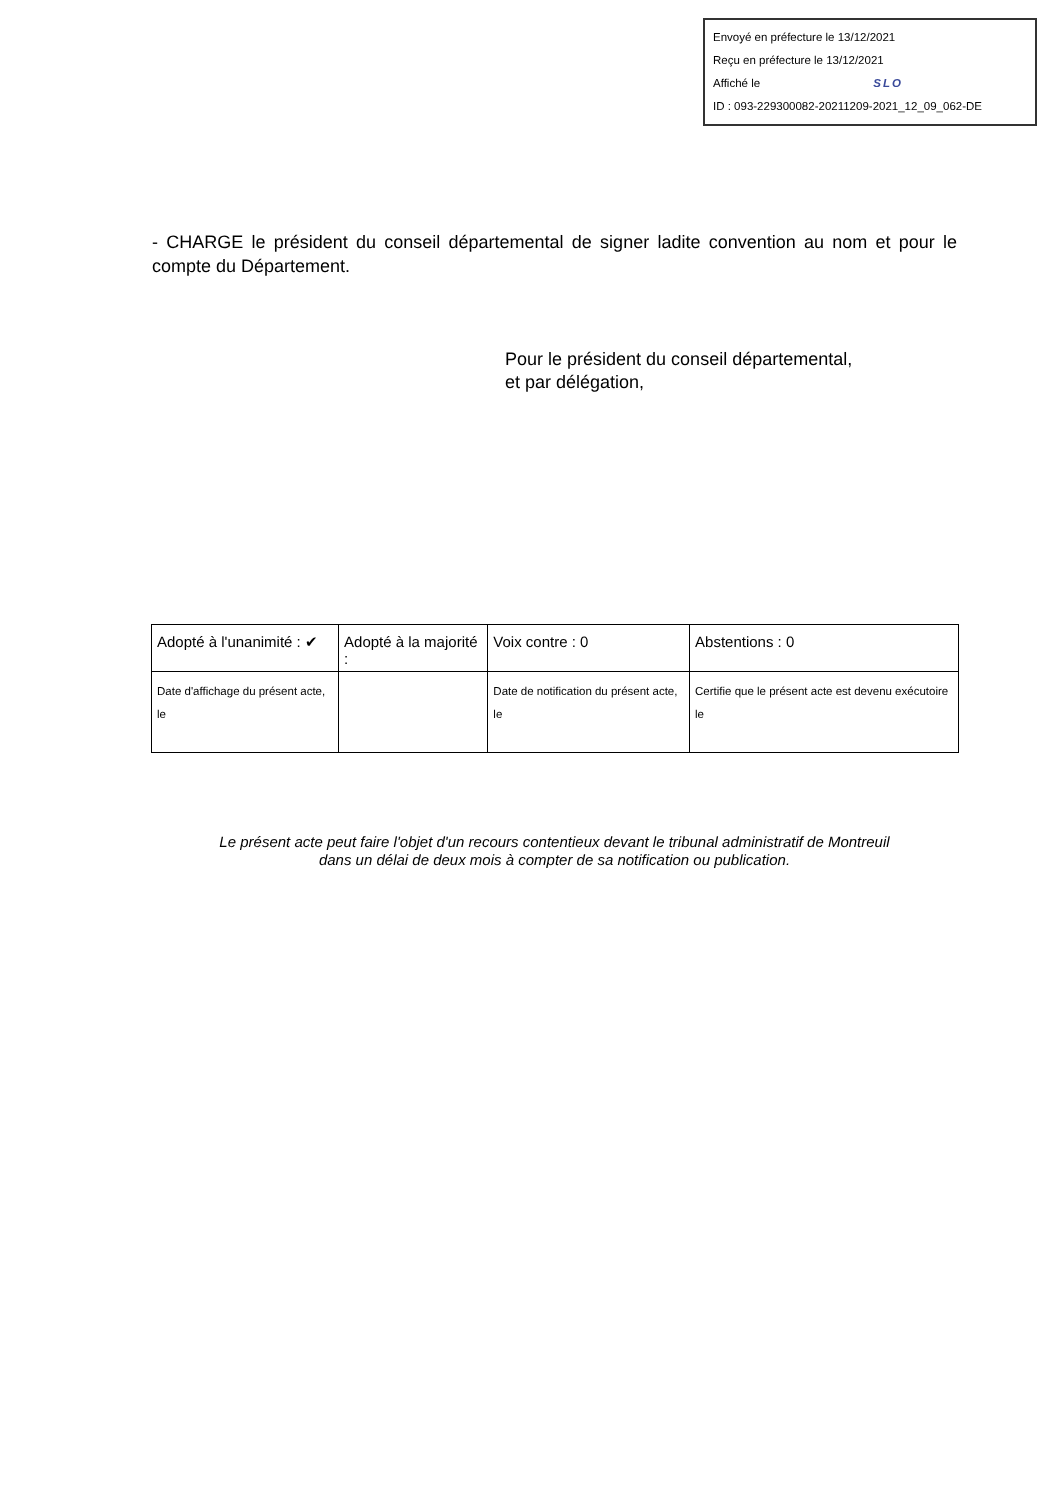Envoyé en préfecture le 13/12/2021
Reçu en préfecture le 13/12/2021
Affiché le SLO
ID : 093-229300082-20211209-2021_12_09_062-DE
- CHARGE le président du conseil départemental de signer ladite convention au nom et pour le compte du Département.
Pour le président du conseil départemental,
et par délégation,
| Adopté à l'unanimité : ✔ | Adopté à la majorité : | Voix contre : 0 | Abstentions : 0 |
| Date d'affichage du présent acte, le | | Date de notification du présent acte, le | Certifie que le présent acte est devenu exécutoire le |
Le présent acte peut faire l'objet d'un recours contentieux devant le tribunal administratif de Montreuil
dans un délai de deux mois à compter de sa notification ou publication.